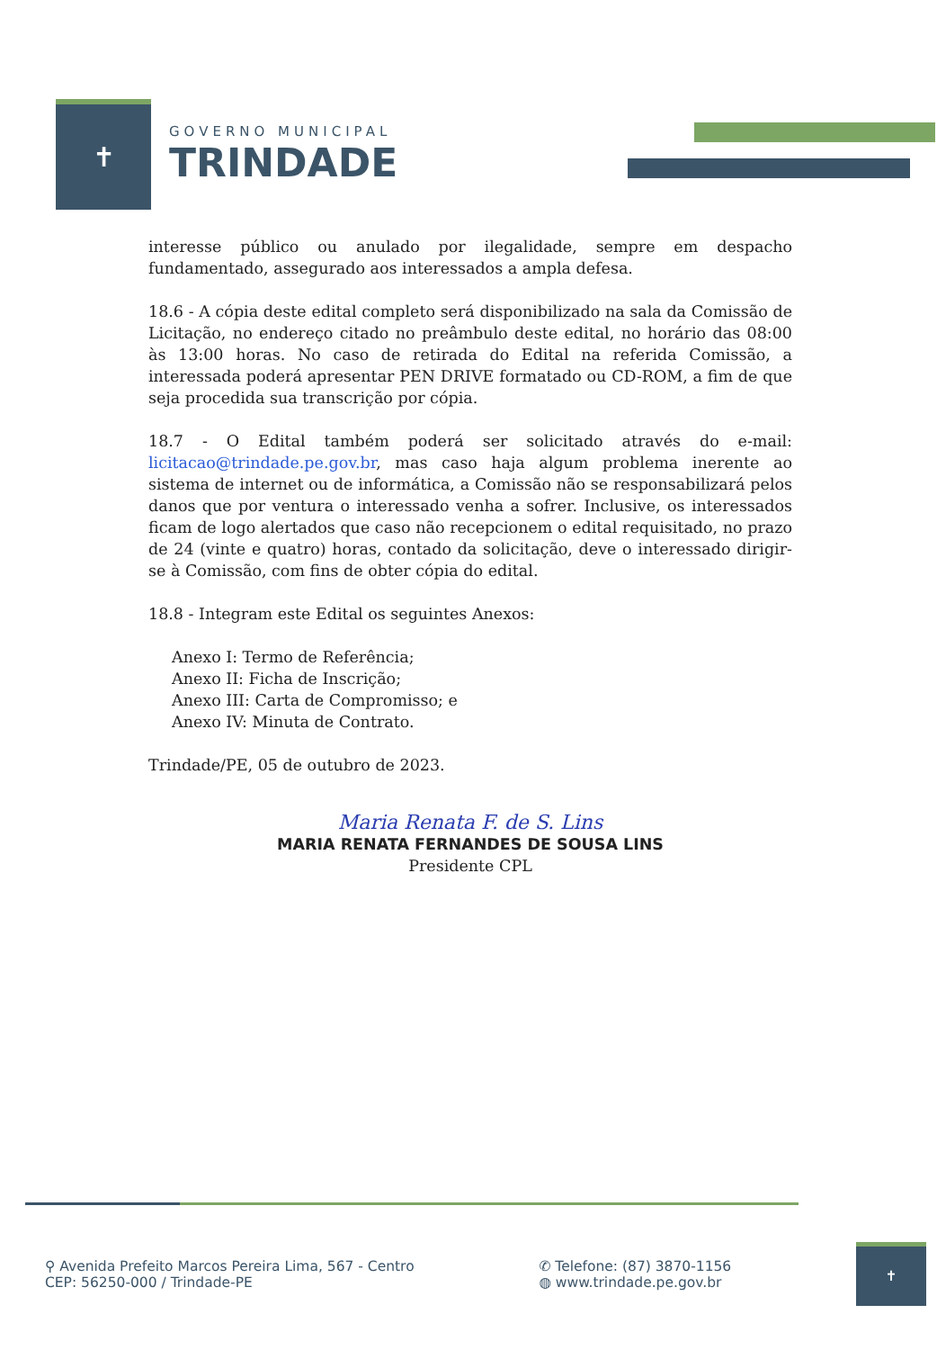✝
GOVERNO MUNICIPAL
TRINDADE
interesse público ou anulado por ilegalidade, sempre em despacho fundamentado, assegurado aos interessados a ampla defesa.
18.6 - A cópia deste edital completo será disponibilizado na sala da Comissão de Licitação, no endereço citado no preâmbulo deste edital, no horário das 08:00 às 13:00 horas. No caso de retirada do Edital na referida Comissão, a interessada poderá apresentar PEN DRIVE formatado ou CD-ROM, a fim de que seja procedida sua transcrição por cópia.
18.7 - O Edital também poderá ser solicitado através do e-mail: licitacao@trindade.pe.gov.br, mas caso haja algum problema inerente ao sistema de internet ou de informática, a Comissão não se responsabilizará pelos danos que por ventura o interessado venha a sofrer. Inclusive, os interessados ficam de logo alertados que caso não recepcionem o edital requisitado, no prazo de 24 (vinte e quatro) horas, contado da solicitação, deve o interessado dirigir-se à Comissão, com fins de obter cópia do edital.
18.8 - Integram este Edital os seguintes Anexos:
Anexo I: Termo de Referência;
Anexo II: Ficha de Inscrição;
Anexo III: Carta de Compromisso; e
Anexo IV: Minuta de Contrato.
Trindade/PE, 05 de outubro de 2023.
Maria Renata F. de S. Lins
MARIA RENATA FERNANDES DE SOUSA LINS
Presidente CPL
⚲ Avenida Prefeito Marcos Pereira Lima, 567 - Centro
CEP: 56250-000 / Trindade-PE
✆ Telefone: (87) 3870-1156
◍ www.trindade.pe.gov.br
✝